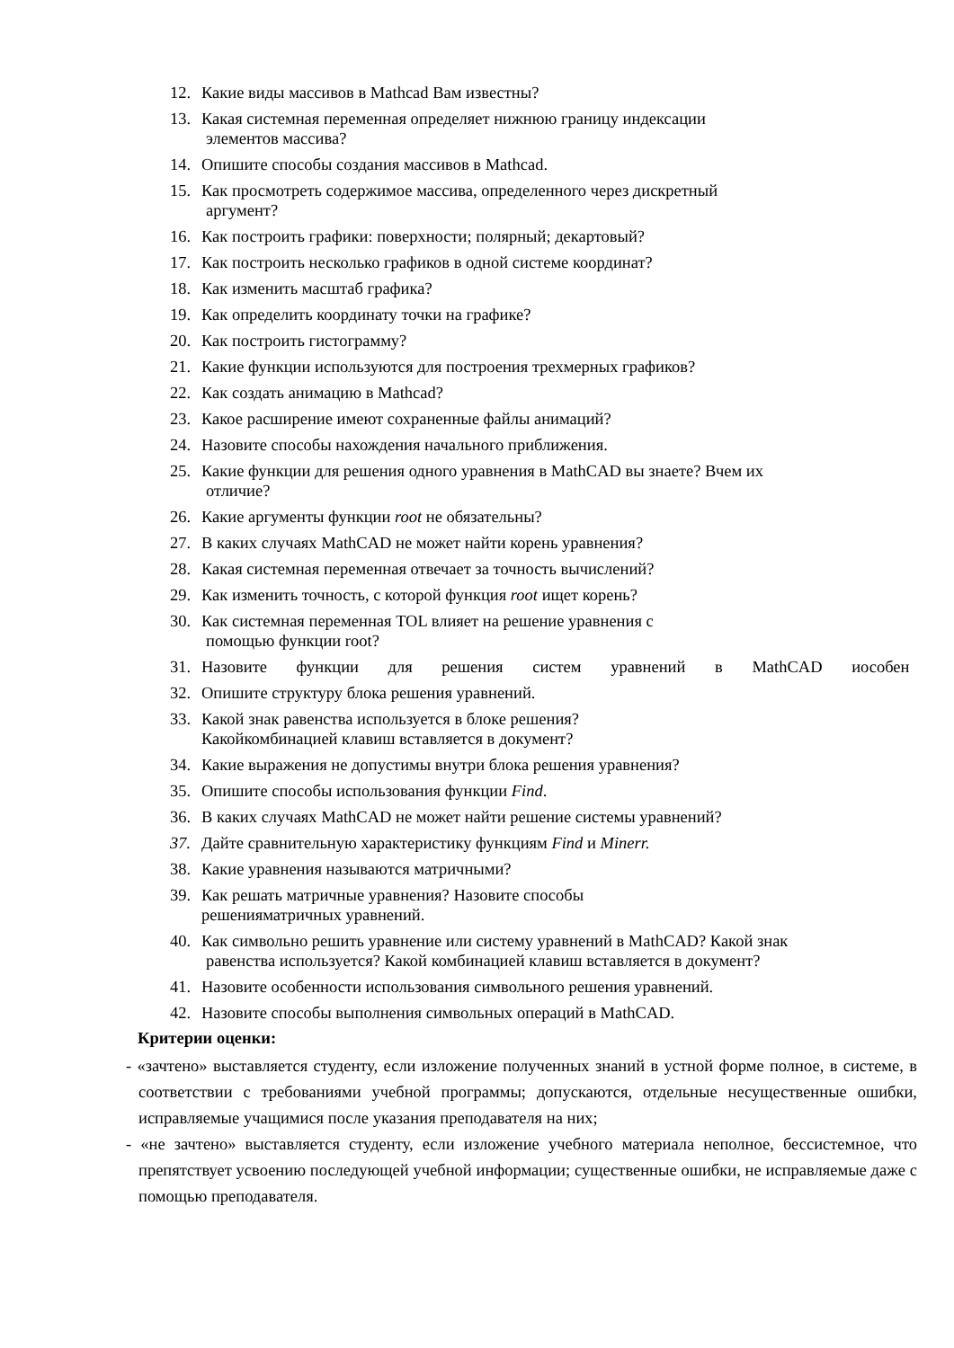12. Какие виды массивов в Mathcad Вам известны?
13. Какая системная переменная определяет нижнюю границу индексации
элементов массива?
14. Опишите способы создания массивов в Mathcad.
15. Как просмотреть содержимое массива, определенного через дискретный
аргумент?
16. Как построить графики: поверхности; полярный; декартовый?
17. Как построить несколько графиков в одной системе координат?
18. Как изменить масштаб графика?
19. Как определить координату точки на графике?
20. Как построить гистограмму?
21. Какие функции используются для построения трехмерных графиков?
22. Как создать анимацию в Mathcad?
23. Какое расширение имеют сохраненные файлы анимаций?
24. Назовите способы нахождения начального приближения.
25. Какие функции для решения одного уравнения в MathCAD вы знаете? Вчем их
отличие?
26. Какие аргументы функции root не обязательны?
27. В каких случаях MathCAD не может найти корень уравнения?
28. Какая системная переменная отвечает за точность вычислений?
29. Как изменить точность, с которой функция root ищет корень?
30. Как системная переменная TOL влияет на решение уравнения с
помощью функции root?
31. Назовите функции для решения систем уравнений в MathCAD иособен
32. Опишите структуру блока решения уравнений.
33. Какой знак равенства используется в блоке решения?
Какойкомбинацией клавиш вставляется в документ?
34. Какие выражения не допустимы внутри блока решения уравнения?
35. Опишите способы использования функции Find.
36. В каких случаях MathCAD не может найти решение системы уравнений?
37. Дайте сравнительную характеристику функциям Find и Minerr.
38. Какие уравнения называются матричными?
39. Как решать матричные уравнения? Назовите способы
решенияматричных уравнений.
40. Как символьно решить уравнение или систему уравнений в MathCAD? Какой знак
равенства используется? Какой комбинацией клавиш вставляется в документ?
41. Назовите особенности использования символьного решения уравнений.
42. Назовите способы выполнения символьных операций в MathCAD.
Критерии оценки:
- «зачтено» выставляется студенту, если изложение полученных знаний в устной форме полное, в системе, в соответствии с требованиями учебной программы; допускаются, отдельные несущественные ошибки, исправляемые учащимися после указания преподавателя на них;
- «не зачтено» выставляется студенту, если изложение учебного материала неполное, бессистемное, что препятствует усвоению последующей учебной информации; существенные ошибки, не исправляемые даже с помощью преподавателя.